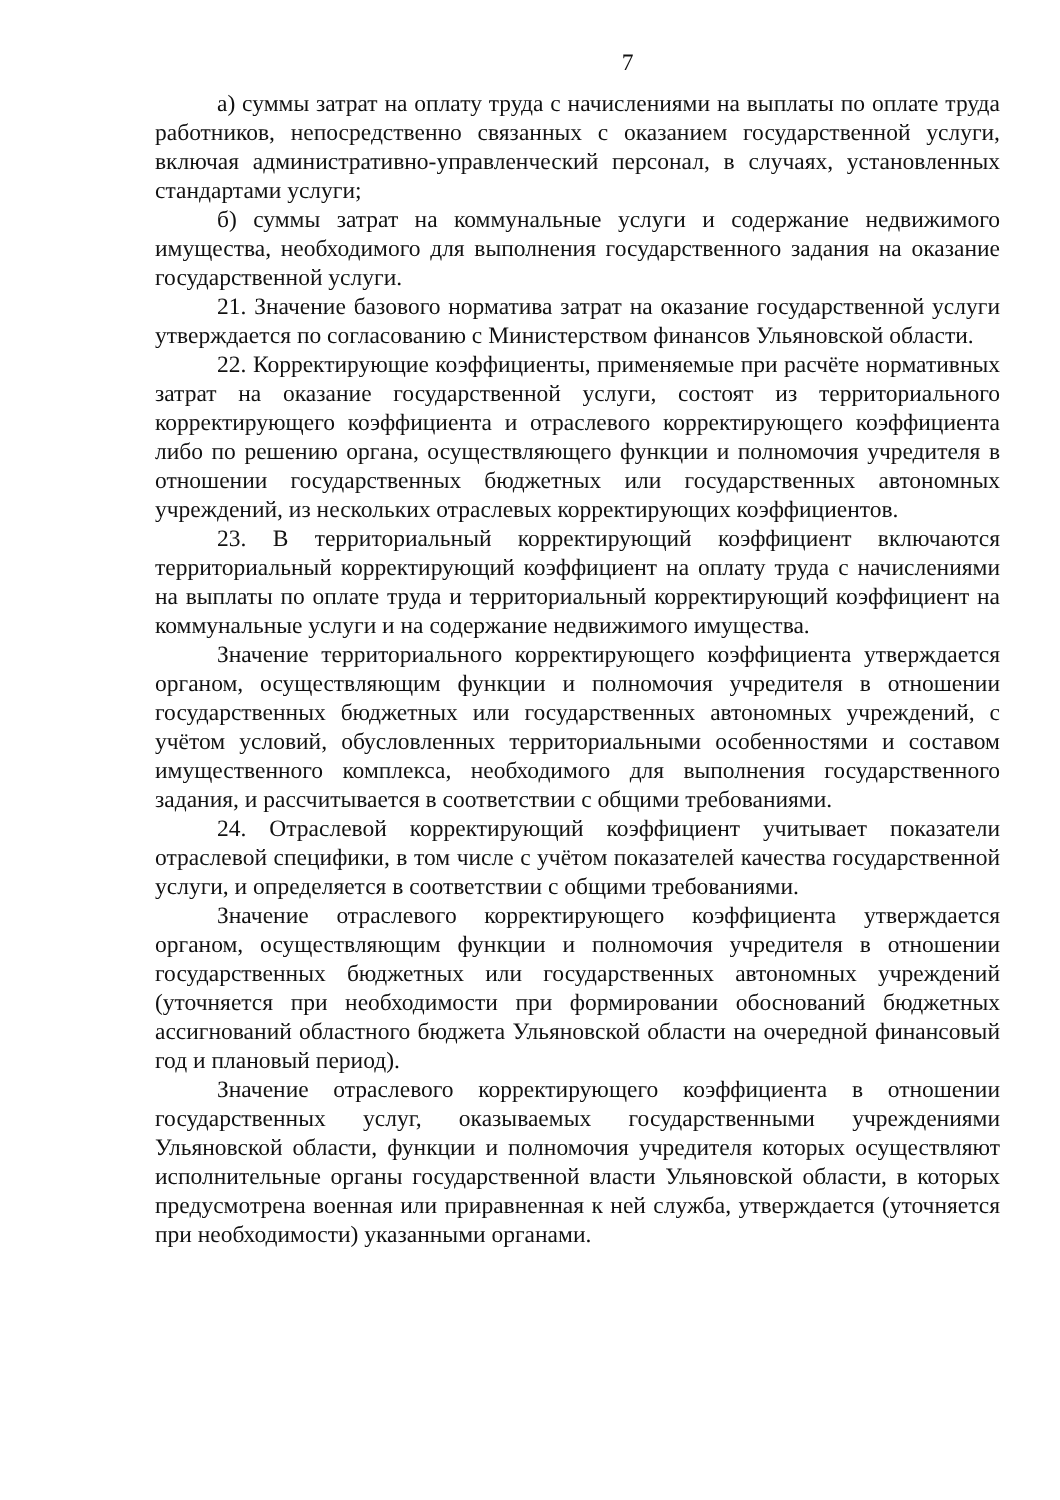7
а) суммы затрат на оплату труда с начислениями на выплаты по оплате труда работников, непосредственно связанных с оказанием государственной услуги, включая административно-управленческий персонал, в случаях, установленных стандартами услуги;
б) суммы затрат на коммунальные услуги и содержание недвижимого имущества, необходимого для выполнения государственного задания на оказание государственной услуги.
21. Значение базового норматива затрат на оказание государственной услуги утверждается по согласованию с Министерством финансов Ульяновской области.
22. Корректирующие коэффициенты, применяемые при расчёте нормативных затрат на оказание государственной услуги, состоят из территориального корректирующего коэффициента и отраслевого корректирующего коэффициента либо по решению органа, осуществляющего функции и полномочия учредителя в отношении государственных бюджетных или государственных автономных учреждений, из нескольких отраслевых корректирующих коэффициентов.
23. В территориальный корректирующий коэффициент включаются территориальный корректирующий коэффициент на оплату труда с начислениями на выплаты по оплате труда и территориальный корректирующий коэффициент на коммунальные услуги и на содержание недвижимого имущества.
Значение территориального корректирующего коэффициента утверждается органом, осуществляющим функции и полномочия учредителя в отношении государственных бюджетных или государственных автономных учреждений, с учётом условий, обусловленных территориальными особенностями и составом имущественного комплекса, необходимого для выполнения государственного задания, и рассчитывается в соответствии с общими требованиями.
24. Отраслевой корректирующий коэффициент учитывает показатели отраслевой специфики, в том числе с учётом показателей качества государственной услуги, и определяется в соответствии с общими требованиями.
Значение отраслевого корректирующего коэффициента утверждается органом, осуществляющим функции и полномочия учредителя в отношении государственных бюджетных или государственных автономных учреждений (уточняется при необходимости при формировании обоснований бюджетных ассигнований областного бюджета Ульяновской области на очередной финансовый год и плановый период).
Значение отраслевого корректирующего коэффициента в отношении государственных услуг, оказываемых государственными учреждениями Ульяновской области, функции и полномочия учредителя которых осуществляют исполнительные органы государственной власти Ульяновской области, в которых предусмотрена военная или приравненная к ней служба, утверждается (уточняется при необходимости) указанными органами.